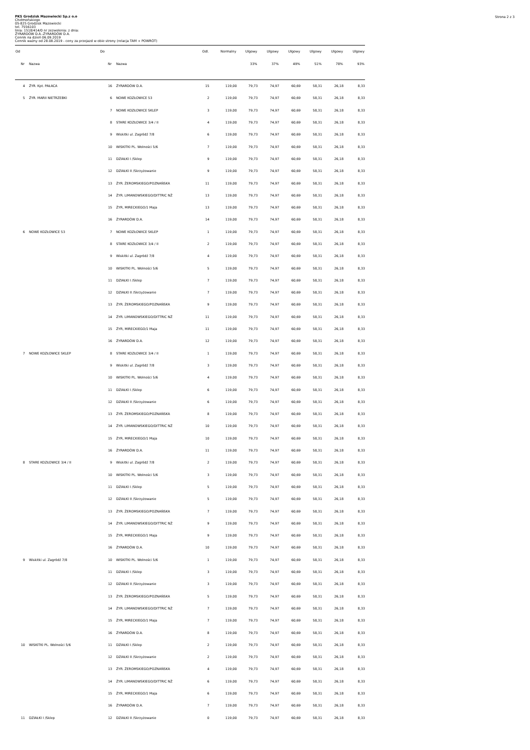Strona 2 z 3
PKS Grodzisk Mazowiecki Sp.z o.o
Chełmońskiego
05-825 Grodzisk Mazowiecki
tel. 7556103
linia: 1518/414/0 nr zezwolenia: z dnia:
ŻYRARDÓW D.A.-ŻYRARDÓW D.A.
Cennik na dzień 06.09.2019
Cennik ważny od 28.08.2019 - ceny za przejazd w obie strony (relacja TAM + POWRÓT)
| Od | | Do | | Odl. | Normalny | Ulgowy | Ulgowy | Ulgowy | Ulgowy | Ulgowy | Ulgowy |
| --- | --- | --- | --- | --- | --- | --- | --- | --- | --- | --- | --- |
| Nr | Nazwa | Nr | Nazwa | | | 33% | 37% | 49% | 51% | 78% | 93% |
| 4 | ŻYR. Kpt. PAŁACA | 16 | ŻYRARDÓW D.A. | 15 | 119,00 | 79,73 | 74,97 | 60,69 | 58,31 | 26,18 | 8,33 |
| 5 | ŻYR. MARII NIETRZEBKI | 6 | NOWE KOZŁOWICE 53 | 2 | 119,00 | 79,73 | 74,97 | 60,69 | 58,31 | 26,18 | 8,33 |
| | | 7 | NOWE KOZŁOWICE SKLEP | 3 | 119,00 | 79,73 | 74,97 | 60,69 | 58,31 | 26,18 | 8,33 |
| | | 8 | STARE KOZŁOWICE 3/4 / II | 4 | 119,00 | 79,73 | 74,97 | 60,69 | 58,31 | 26,18 | 8,33 |
| | | 9 | Wiskitki ul. Zagródź 7/8 | 6 | 119,00 | 79,73 | 74,97 | 60,69 | 58,31 | 26,18 | 8,33 |
| | | 10 | WISKITKI PL. Wolności 5/6 | 7 | 119,00 | 79,73 | 74,97 | 60,69 | 58,31 | 26,18 | 8,33 |
| | | 11 | DZIAŁKI I /Sklep | 9 | 119,00 | 79,73 | 74,97 | 60,69 | 58,31 | 26,18 | 8,33 |
| | | 12 | DZIAŁKI II /Skrzyżowanie | 9 | 119,00 | 79,73 | 74,97 | 60,69 | 58,31 | 26,18 | 8,33 |
| | | 13 | ŻYR. ŻEROMSKIEGO/POZNAŃSKA | 11 | 119,00 | 79,73 | 74,97 | 60,69 | 58,31 | 26,18 | 8,33 |
| | | 14 | ŻYR. LIMANOWSKIEGO/DITTRIC NŻ | 13 | 119,00 | 79,73 | 74,97 | 60,69 | 58,31 | 26,18 | 8,33 |
| | | 15 | ŻYR, MIRECKIEGO/1 Maja | 13 | 119,00 | 79,73 | 74,97 | 60,69 | 58,31 | 26,18 | 8,33 |
| | | 16 | ŻYRARDÓW D.A. | 14 | 119,00 | 79,73 | 74,97 | 60,69 | 58,31 | 26,18 | 8,33 |
| 6 | NOWE KOZŁOWICE 53 | 7 | NOWE KOZŁOWICE SKLEP | 1 | 119,00 | 79,73 | 74,97 | 60,69 | 58,31 | 26,18 | 8,33 |
| | | 8 | STARE KOZŁOWICE 3/4 / II | 2 | 119,00 | 79,73 | 74,97 | 60,69 | 58,31 | 26,18 | 8,33 |
| | | 9 | Wiskitki ul. Zagródź 7/8 | 4 | 119,00 | 79,73 | 74,97 | 60,69 | 58,31 | 26,18 | 8,33 |
| | | 10 | WISKITKI PL. Wolności 5/6 | 5 | 119,00 | 79,73 | 74,97 | 60,69 | 58,31 | 26,18 | 8,33 |
| | | 11 | DZIAŁKI I /Sklep | 7 | 119,00 | 79,73 | 74,97 | 60,69 | 58,31 | 26,18 | 8,33 |
| | | 12 | DZIAŁKI II /Skrzyżowanie | 7 | 119,00 | 79,73 | 74,97 | 60,69 | 58,31 | 26,18 | 8,33 |
| | | 13 | ŻYR. ŻEROMSKIEGO/POZNAŃSKA | 9 | 119,00 | 79,73 | 74,97 | 60,69 | 58,31 | 26,18 | 8,33 |
| | | 14 | ŻYR. LIMANOWSKIEGO/DITTRIC NŻ | 11 | 119,00 | 79,73 | 74,97 | 60,69 | 58,31 | 26,18 | 8,33 |
| | | 15 | ŻYR, MIRECKIEGO/1 Maja | 11 | 119,00 | 79,73 | 74,97 | 60,69 | 58,31 | 26,18 | 8,33 |
| | | 16 | ŻYRARDÓW D.A. | 12 | 119,00 | 79,73 | 74,97 | 60,69 | 58,31 | 26,18 | 8,33 |
| 7 | NOWE KOZŁOWICE SKLEP | 8 | STARE KOZŁOWICE 3/4 / II | 1 | 119,00 | 79,73 | 74,97 | 60,69 | 58,31 | 26,18 | 8,33 |
| | | 9 | Wiskitki ul. Zagródź 7/8 | 3 | 119,00 | 79,73 | 74,97 | 60,69 | 58,31 | 26,18 | 8,33 |
| | | 10 | WISKITKI PL. Wolności 5/6 | 4 | 119,00 | 79,73 | 74,97 | 60,69 | 58,31 | 26,18 | 8,33 |
| | | 11 | DZIAŁKI I /Sklep | 6 | 119,00 | 79,73 | 74,97 | 60,69 | 58,31 | 26,18 | 8,33 |
| | | 12 | DZIAŁKI II /Skrzyżowanie | 6 | 119,00 | 79,73 | 74,97 | 60,69 | 58,31 | 26,18 | 8,33 |
| | | 13 | ŻYR. ŻEROMSKIEGO/POZNAŃSKA | 8 | 119,00 | 79,73 | 74,97 | 60,69 | 58,31 | 26,18 | 8,33 |
| | | 14 | ŻYR. LIMANOWSKIEGO/DITTRIC NŻ | 10 | 119,00 | 79,73 | 74,97 | 60,69 | 58,31 | 26,18 | 8,33 |
| | | 15 | ŻYR, MIRECKIEGO/1 Maja | 10 | 119,00 | 79,73 | 74,97 | 60,69 | 58,31 | 26,18 | 8,33 |
| | | 16 | ŻYRARDÓW D.A. | 11 | 119,00 | 79,73 | 74,97 | 60,69 | 58,31 | 26,18 | 8,33 |
| 8 | STARE KOZŁOWICE 3/4 / II | 9 | Wiskitki ul. Zagródź 7/8 | 2 | 119,00 | 79,73 | 74,97 | 60,69 | 58,31 | 26,18 | 8,33 |
| | | 10 | WISKITKI PL. Wolności 5/6 | 3 | 119,00 | 79,73 | 74,97 | 60,69 | 58,31 | 26,18 | 8,33 |
| | | 11 | DZIAŁKI I /Sklep | 5 | 119,00 | 79,73 | 74,97 | 60,69 | 58,31 | 26,18 | 8,33 |
| | | 12 | DZIAŁKI II /Skrzyżowanie | 5 | 119,00 | 79,73 | 74,97 | 60,69 | 58,31 | 26,18 | 8,33 |
| | | 13 | ŻYR. ŻEROMSKIEGO/POZNAŃSKA | 7 | 119,00 | 79,73 | 74,97 | 60,69 | 58,31 | 26,18 | 8,33 |
| | | 14 | ŻYR. LIMANOWSKIEGO/DITTRIC NŻ | 9 | 119,00 | 79,73 | 74,97 | 60,69 | 58,31 | 26,18 | 8,33 |
| | | 15 | ŻYR, MIRECKIEGO/1 Maja | 9 | 119,00 | 79,73 | 74,97 | 60,69 | 58,31 | 26,18 | 8,33 |
| | | 16 | ŻYRARDÓW D.A. | 10 | 119,00 | 79,73 | 74,97 | 60,69 | 58,31 | 26,18 | 8,33 |
| 9 | Wiskitki ul. Zagródź 7/8 | 10 | WISKITKI PL. Wolności 5/6 | 1 | 119,00 | 79,73 | 74,97 | 60,69 | 58,31 | 26,18 | 8,33 |
| | | 11 | DZIAŁKI I /Sklep | 3 | 119,00 | 79,73 | 74,97 | 60,69 | 58,31 | 26,18 | 8,33 |
| | | 12 | DZIAŁKI II /Skrzyżowanie | 3 | 119,00 | 79,73 | 74,97 | 60,69 | 58,31 | 26,18 | 8,33 |
| | | 13 | ŻYR. ŻEROMSKIEGO/POZNAŃSKA | 5 | 119,00 | 79,73 | 74,97 | 60,69 | 58,31 | 26,18 | 8,33 |
| | | 14 | ŻYR. LIMANOWSKIEGO/DITTRIC NŻ | 7 | 119,00 | 79,73 | 74,97 | 60,69 | 58,31 | 26,18 | 8,33 |
| | | 15 | ŻYR, MIRECKIEGO/1 Maja | 7 | 119,00 | 79,73 | 74,97 | 60,69 | 58,31 | 26,18 | 8,33 |
| | | 16 | ŻYRARDÓW D.A. | 8 | 119,00 | 79,73 | 74,97 | 60,69 | 58,31 | 26,18 | 8,33 |
| 10 | WISKITKI PL. Wolności 5/6 | 11 | DZIAŁKI I /Sklep | 2 | 119,00 | 79,73 | 74,97 | 60,69 | 58,31 | 26,18 | 8,33 |
| | | 12 | DZIAŁKI II /Skrzyżowanie | 2 | 119,00 | 79,73 | 74,97 | 60,69 | 58,31 | 26,18 | 8,33 |
| | | 13 | ŻYR. ŻEROMSKIEGO/POZNAŃSKA | 4 | 119,00 | 79,73 | 74,97 | 60,69 | 58,31 | 26,18 | 8,33 |
| | | 14 | ŻYR. LIMANOWSKIEGO/DITTRIC NŻ | 6 | 119,00 | 79,73 | 74,97 | 60,69 | 58,31 | 26,18 | 8,33 |
| | | 15 | ŻYR, MIRECKIEGO/1 Maja | 6 | 119,00 | 79,73 | 74,97 | 60,69 | 58,31 | 26,18 | 8,33 |
| | | 16 | ŻYRARDÓW D.A. | 7 | 119,00 | 79,73 | 74,97 | 60,69 | 58,31 | 26,18 | 8,33 |
| 11 | DZIAŁKI I /Sklep | 12 | DZIAŁKI II /Skrzyżowanie | 0 | 119,00 | 79,73 | 74,97 | 60,69 | 58,31 | 26,18 | 8,33 |